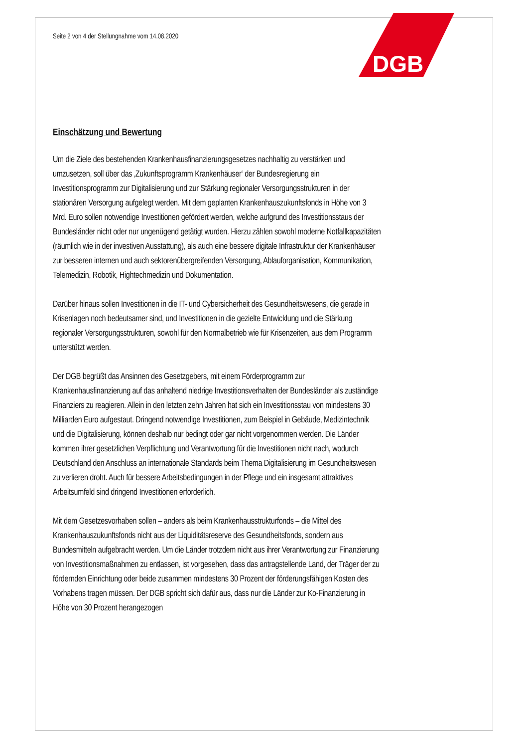DGB
Seite 2 von 4 der Stellungnahme vom 14.08.2020
Einschätzung und Bewertung
Um die Ziele des bestehenden Krankenhausfinanzierungsgesetzes nachhaltig zu verstärken und umzusetzen, soll über das ‚Zukunftsprogramm Krankenhäuser‘ der Bundesregierung ein Investitionsprogramm zur Digitalisierung und zur Stärkung regionaler Versorgungsstrukturen in der stationären Versorgung aufgelegt werden. Mit dem geplanten Krankenhauszukunftsfonds in Höhe von 3 Mrd. Euro sollen notwendige Investitionen gefördert werden, welche aufgrund des Investitionsstaus der Bundesländer nicht oder nur ungenügend getätigt wurden. Hierzu zählen sowohl moderne Notfallkapazitäten (räumlich wie in der investiven Ausstattung), als auch eine bessere digitale Infrastruktur der Krankenhäuser zur besseren internen und auch sektorenübergreifenden Versorgung, Ablauforganisation, Kommunikation, Telemedizin, Robotik, Hightechmedizin und Dokumentation.
Darüber hinaus sollen Investitionen in die IT- und Cybersicherheit des Gesundheitswesens, die gerade in Krisenlagen noch bedeutsamer sind, und Investitionen in die gezielte Entwicklung und die Stärkung regionaler Versorgungsstrukturen, sowohl für den Normalbetrieb wie für Krisenzeiten, aus dem Programm unterstützt werden.
Der DGB begrüßt das Ansinnen des Gesetzgebers, mit einem Förderprogramm zur Krankenhausfinanzierung auf das anhaltend niedrige Investitionsverhalten der Bundesländer als zuständige Finanziers zu reagieren. Allein in den letzten zehn Jahren hat sich ein Investitionsstau von mindestens 30 Milliarden Euro aufgestaut. Dringend notwendige Investitionen, zum Beispiel in Gebäude, Medizintechnik und die Digitalisierung, können deshalb nur bedingt oder gar nicht vorgenommen werden. Die Länder kommen ihrer gesetzlichen Verpflichtung und Verantwortung für die Investitionen nicht nach, wodurch Deutschland den Anschluss an internationale Standards beim Thema Digitalisierung im Gesundheitswesen zu verlieren droht. Auch für bessere Arbeitsbedingungen in der Pflege und ein insgesamt attraktives Arbeitsumfeld sind dringend Investitionen erforderlich.
Mit dem Gesetzesvorhaben sollen – anders als beim Krankenhausstrukturfonds – die Mittel des Krankenhauszukunftsfonds nicht aus der Liquiditätsreserve des Gesundheitsfonds, sondern aus Bundesmitteln aufgebracht werden. Um die Länder trotzdem nicht aus ihrer Verantwortung zur Finanzierung von Investitionsmaßnahmen zu entlassen, ist vorgesehen, dass das antragstellende Land, der Träger der zu fördernden Einrichtung oder beide zusammen mindestens 30 Prozent der förderungsfähigen Kosten des Vorhabens tragen müssen. Der DGB spricht sich dafür aus, dass nur die Länder zur Ko-Finanzierung in Höhe von 30 Prozent herangezogen